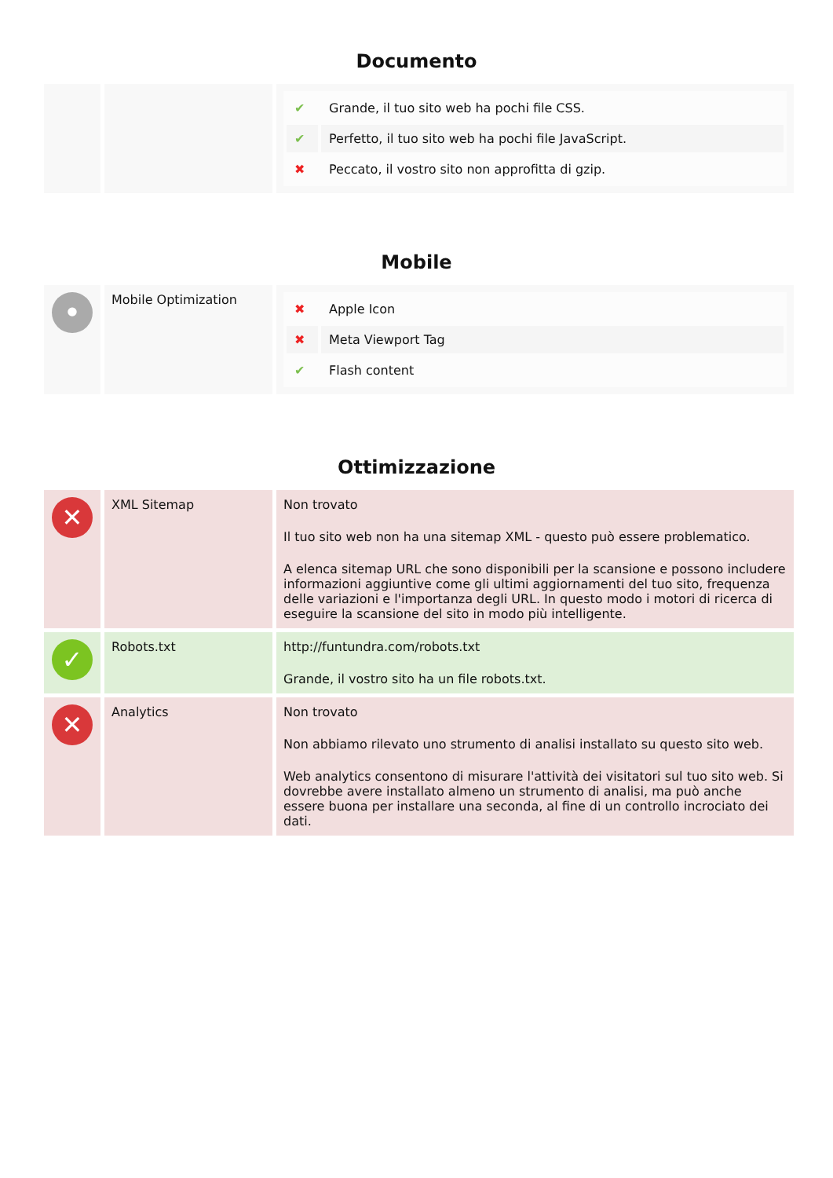Documento
| | | / ✔ / Grande, il tuo sito web ha pochi file CSS. / / ✔ / Perfetto, il tuo sito web ha pochi file JavaScript. / / ✖ / Peccato, il vostro sito non approfitta di gzip. / |
Mobile
| • | Mobile Optimization | / ✖ / Apple Icon / / ✖ / Meta Viewport Tag / / ✔ / Flash content / |
Ottimizzazione
| ✕ | XML Sitemap | Non trovato Il tuo sito web non ha una sitemap XML - questo può essere problematico. A elenca sitemap URL che sono disponibili per la scansione e possono includere informazioni aggiuntive come gli ultimi aggiornamenti del tuo sito, frequenza delle variazioni e l'importanza degli URL. In questo modo i motori di ricerca di eseguire la scansione del sito in modo più intelligente. |
| ✓ | Robots.txt | http://funtundra.com/robots.txt Grande, il vostro sito ha un file robots.txt. |
| ✕ | Analytics | Non trovato Non abbiamo rilevato uno strumento di analisi installato su questo sito web. Web analytics consentono di misurare l'attività dei visitatori sul tuo sito web. Si dovrebbe avere installato almeno un strumento di analisi, ma può anche essere buona per installare una seconda, al fine di un controllo incrociato dei dati. |